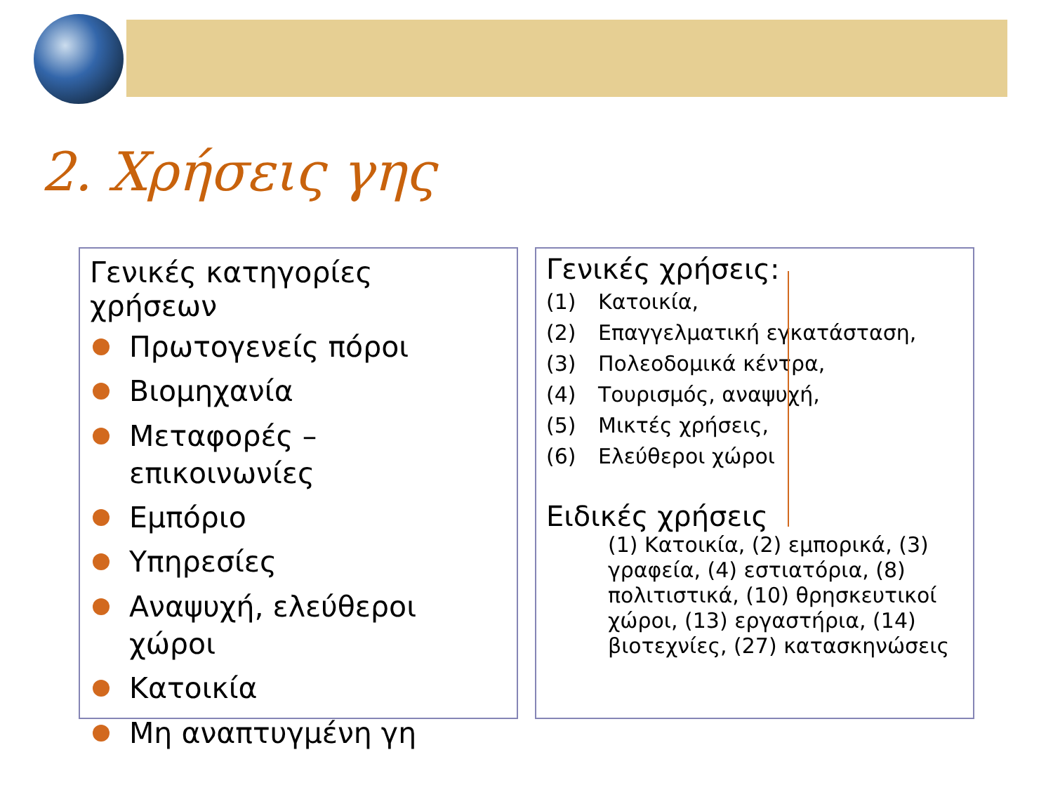2. Χρήσεις γης
Γενικές κατηγορίες χρήσεων
Πρωτογενείς πόροι
Βιομηχανία
Μεταφορές – επικοινωνίες
Εμπόριο
Υπηρεσίες
Αναψυχή, ελεύθεροι χώροι
Κατοικία
Μη αναπτυγμένη γη
Γενικές χρήσεις:
(1) Κατοικία,
(2) Επαγγελματική εγκατάσταση,
(3) Πολεοδομικά κέντρα,
(4) Τουρισμός, αναψυχή,
(5) Μικτές χρήσεις,
(6) Ελεύθεροι χώροι
Ειδικές χρήσεις
(1) Κατοικία, (2) εμπορικά, (3) γραφεία, (4) εστιατόρια, (8) πολιτιστικά, (10) θρησκευτικοί χώροι, (13) εργαστήρια, (14) βιοτεχνίες, (27) κατασκηνώσεις